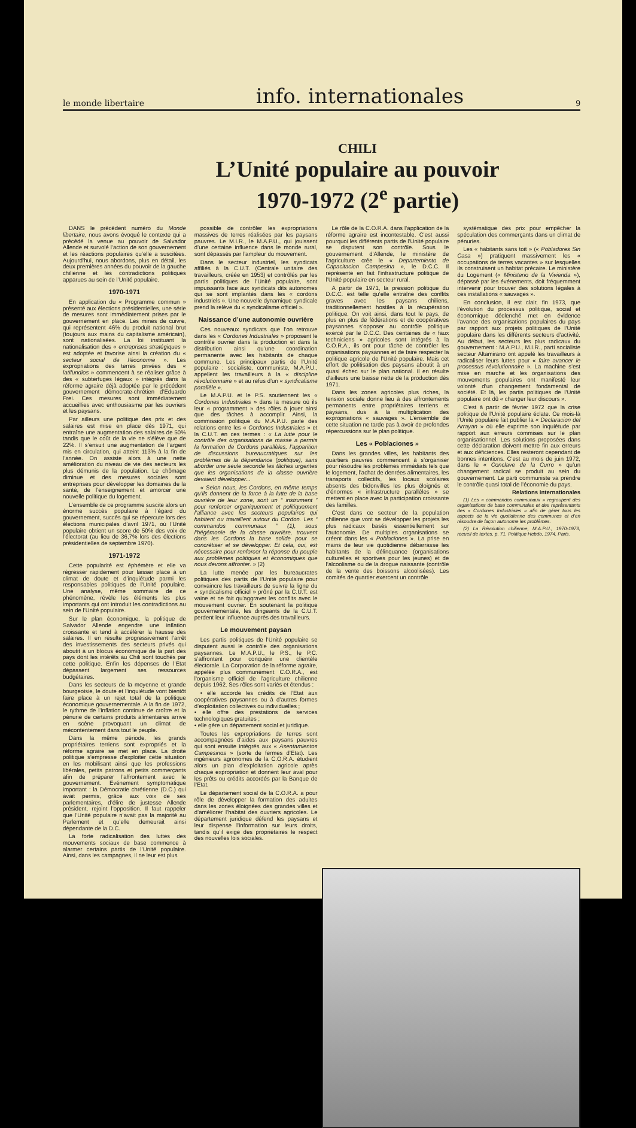le monde libertaire info. internationales 9
CHILI
L’Unité populaire au pouvoir
1970-1972 (2<sup>e</sup> partie)
DANS le précédent numéro du Monde libertaire, nous avons évoqué le contexte qui a précédé la venue au pouvoir de Salvador Allende et survolé l’action de son gouvernement et les réactions populaires qu’elle a suscitées. Aujourd’hui, nous abordons, plus en détail, les deux premières années du pouvoir de la gauche chilienne et les contradictions politiques apparues au sein de l’Unité populaire.
1970-1971
En application du « Programme commun » présenté aux élections présidentielles, une série de mesures sont immédiatement prises par le gouvernement en place. Les mines de cuivre, qui représentent 46% du produit national brut (toujours aux mains du capitalisme américain), sont nationalisées. La loi instituant la nationalisation des « entreprises stratégiques » est adoptée et favorise ainsi la création du « secteur social de l’économie ». Les expropriations des terres privées des « latifundios » commencent à se réaliser grâce à des « subterfuges légaux » intégrés dans la réforme agraire déjà adoptée par le précédent gouvernement démocrate-chrétien d’Eduardo Frei. Ces mesures sont immédiatement accueillies avec enthousiasme par les ouvriers et les paysans.
Par ailleurs une politique des prix et des salaires est mise en place dès 1971, qui entraîne une augmentation des salaires de 50% tandis que le coût de la vie ne s’élève que de 22%. Il s’ensuit une augmentation de l’argent mis en circulation, qui atteint 113% à la fin de l’année. On assiste alors à une nette amélioration du niveau de vie des secteurs les plus démunis de la population. Le chômage diminue et des mesures sociales sont entreprises pour développer les domaines de la santé, de l’enseignement et amorcer une nouvelle politique du logement.
L’ensemble de ce programme suscite alors un énorme succès populaire à l’égard du gouvernement, succès qui se répercute lors des élections municipales d’avril 1971, où l’Unité populaire obtient un score de 50% des voix de l’électorat (au lieu de 36,7% lors des élections présidentielles de septembre 1970).
1971-1972
Cette popularité est éphémère et elle va régresser rapidement pour laisser place à un climat de doute et d’inquiétude parmi les responsables politiques de l’Unité populaire. Une analyse, même sommaire de ce phénomène, révèle les éléments les plus importants qui ont introduit les contradictions au sein de l’Unité populaire.
Sur le plan économique, la politique de Salvador Allende engendre une inflation croissante et tend à accélérer la hausse des salaires. Il en résulte progressivement l’arrêt des investissements des secteurs privés qui aboutit à un blocus économique de la part des pays dont les intérêts au Chili sont touchés par cette politique. Enfin les dépenses de l’Etat dépassent largement ses ressources budgétaires.
Dans les secteurs de la moyenne et grande bourgeoisie, le doute et l’inquiétude vont bientôt faire place à un rejet total de la politique économique gouvernementale. A la fin de 1972, le rythme de l’inflation continue de croître et la pénurie de certains produits alimentaires arrive en scène provoquant un climat de mécontentement dans tout le peuple.
Dans la même période, les grands propriétaires terriens sont expropriés et la réforme agraire se met en place. La droite politique s’empresse d’exploiter cette situation en les mobilisant ainsi que les professions libérales, petits patrons et petits commerçants afin de préparer l’affrontement avec le gouvernement. Evénement symptomatique important : la Démocratie chrétienne (D.C.) qui avait permis, grâce aux voix de ses parlementaires, d’élire de justesse Allende président, rejoint l’opposition. Il faut rappeler que l’Unité populaire n’avait pas la majorité au Parlement et qu’elle demeurait ainsi dépendante de la D.C.
La forte radicalisation des luttes des mouvements sociaux de base commence à alarmer certains partis de l’Unité populaire. Ainsi, dans les campagnes, il ne leur est plus
possible de contrôler les expropriations massives de terres réalisées par les paysans pauvres. Le M.I.R., le M.A.P.U., qui jouissent d’une certaine influence dans le monde rural, sont dépassés par l’ampleur du mouvement.
Dans le secteur industriel, les syndicats affiliés à la C.U.T. (Centrale unitaire des travailleurs, créée en 1953) et contrôlés par les partis politiques de l’Unité populaire, sont impuissants face aux syndicats dits autonomes qui se sont implantés dans les « cordons industriels ». Une nouvelle dynamique syndicale prend la relève du « syndicalisme officiel ».
Naissance d’une autonomie ouvrière
Ces nouveaux syndicats que l’on retrouve dans les « Cordones Industriales » proposent le contrôle ouvrier dans la production et dans la distribution ainsi qu’une coordination permanente avec les habitants de chaque commune. Les principaux partis de l’Unité populaire : socialiste, communiste, M.A.P.U., appellent les travailleurs à la « discipline révolutionnaire » et au refus d’un « syndicalisme parallèle ».
Le M.A.P.U. et le P.S. soutiennent les « Cordones Industriales » dans la mesure où ils leur « programment » des rôles à jouer ainsi que des tâches à accomplir. Ainsi, la commission politique du M.A.P.U. parle des relations entre les « Cordones Industriales » et la C.U.T. en ces termes : « La lutte pour le contrôle des organisations de masse a permis la formation de Cordons parallèles, l’apparition de discussions bureaucratiques sur les problèmes de la dépendance (politique), sans aborder une seule seconde les tâches urgentes que les organisations de la classe ouvrière devaient développer...
« Selon nous, les Cordons, en même temps qu’ils donnent de la force à la lutte de la base ouvrière de leur zone, sont un “ instrument ” pour renforcer organiquement et politiquement l’alliance avec les secteurs populaires qui habitent ou travaillent autour du Cordon. Les “ commandos communaux ” (1), sous l’hégémonie de la classe ouvrière, trouvent dans les Cordons la base solide pour se concrétiser et se développer. Et cela, oui, est nécessaire pour renforcer la réponse du peuple aux problèmes politiques et économiques que nous devons affronter. » (2)
La lutte menée par les bureaucrates politiques des partis de l’Unité populaire pour convaincre les travailleurs de suivre la ligne du « syndicalisme officiel » prôné par la C.U.T. est vaine et ne fait qu’aggraver les conflits avec le mouvement ouvrier. En soutenant la politique gouvernementale, les dirigeants de la C.U.T. perdent leur influence auprès des travailleurs.
Le mouvement paysan
Les partis politiques de l’Unité populaire se disputent aussi le contrôle des organisations paysannes. Le M.A.P.U., le P.S., le P.C. s’affrontent pour conquérir une clientèle électorale. La Corporation de la réforme agraire, appelée plus communément C.O.R.A., est l’organisme officiel de l’agriculture chilienne depuis 1962. Ses rôles sont variés et étendus :
• elle accorde les crédits de l’Etat aux coopératives paysannes ou à d’autres formes d’exploitation collectives ou individuelles ;
• elle offre des prestations de services technologiques gratuites ;
• elle gère un département social et juridique.
Toutes les expropriations de terres sont accompagnées d’aides aux paysans pauvres qui sont ensuite intégrés aux « Asentamientos Campesinos » (sorte de fermes d’Etat). Les ingénieurs agronomes de la C.O.R.A. étudient alors un plan d’exploitation agricole après chaque expropriation et donnent leur aval pour les prêts ou crédits accordés par la Banque de l’Etat.
Le département social de la C.O.R.A. a pour rôle de développer la formation des adultes dans les zones éloignées des grandes villes et d’améliorer l’habitat des ouvriers agricoles. Le département juridique défend les paysans et leur dispense l’information sur leurs droits, tandis qu’il exige des propriétaires le respect des nouvelles lois sociales.
Le rôle de la C.O.R.A. dans l’application de la réforme agraire est incontestable. C’est aussi pourquoi les différents partis de l’Unité populaire se disputent son contrôle. Sous le gouvernement d’Allende, le ministère de l’agriculture crée le « Departemiento de Capacitacion Campesina », le D.C.C. Il représente en fait l’infrastructure politique de l’Unité populaire en secteur rural.
A partir de 1971, la pression politique du D.C.C. est telle qu’elle entraîne des conflits graves avec les paysans chiliens, traditionnellement hostiles à la récupération politique. On voit ainsi, dans tout le pays, de plus en plus de fédérations et de coopératives paysannes s’opposer au contrôle politique exercé par le D.C.C. Des centaines de « faux techniciens » agricoles sont intégrés à la C.O.R.A., ils ont pour tâche de contrôler les organisations paysannes et de faire respecter la politique agricole de l’Unité populaire. Mais cet effort de politisation des paysans aboutit à un quasi échec sur le plan national. Il en résulte d’ailleurs une baisse nette de la production dès 1971.
Dans les zones agricoles plus riches, la tension sociale donne lieu à des affrontements permanents entre propriétaires terriens et paysans, dus à la multiplication des expropriations « sauvages ». L’ensemble de cette situation ne tarde pas à avoir de profondes répercussions sur le plan politique.
Les « Poblaciones »
Dans les grandes villes, les habitants des quartiers pauvres commencent à s’organiser pour résoudre les problèmes immédiats tels que le logement, l’achat de denrées alimentaires, les transports collectifs, les locaux scolaires absents des bidonvilles les plus éloignés et d’énormes « infrastructure parallèles » se mettent en place avec la participation croissante des familles.
C’est dans ce secteur de la population chilienne que vont se développer les projets les plus radicaux basés essentiellement sur l’autonomie. De multiples organisations se créent dans les « Poblaciones ». La prise en mains de leur vie quotidienne débarrasse les habitants de la délinquance (organisations culturelles et sportives pour les jeunes) et de l’alcoolisme ou de la drogue naissante (contrôle de la vente des boissons alcoolisées). Les comités de quartier exercent un contrôle
systématique des prix pour empêcher la spéculation des commerçants dans un climat de pénuries.
Les « habitants sans toit » (« Pobladores Sin Casa ») pratiquent massivement les « occupations de terres vacantes » sur lesquelles ils construisent un habitat précaire. Le ministère du Logement (« Ministerio de la Vivienda »), dépassé par les événements, doit fréquemment intervenir pour trouver des solutions légales à ces installations « sauvages ».
En conclusion, il est clair, fin 1973, que l’évolution du processus politique, social et économique déclenché met en évidence l’avance des organisations populaires du pays par rapport aux projets politiques de l’Unité populaire dans les différents secteurs d’activité. Au début, les secteurs les plus radicaux du gouvernement : M.A.P.U., M.I.R., parti socialiste secteur Altamirano ont appelé les travailleurs à radicaliser leurs luttes pour « faire avancer le processus révolutionnaire ». La machine s’est mise en marche et les organisations des mouvements populaires ont manifesté leur volonté d’un changement fondamental de société. Et là, les partis politiques de l’Unité populaire ont dû « changer leur discours ».
C’est à partir de février 1972 que la crise politique de l’Unité populaire éclate. Ce mois-là l’Unité populaire fait publier la « Declaracion del Arrayan » où elle exprime son inquiétude par rapport aux erreurs commises sur le plan organisationnel. Les solutions proposées dans cette déclaration doivent mettre fin aux erreurs et aux déficiences. Elles resteront cependant de bonnes intentions. C’est au mois de juin 1972, dans le « Conclave de la Curro » qu’un changement radical se produit au sein du gouvernement. Le parti communiste va prendre le contrôle quasi total de l’économie du pays.
Relations internationales
(1) Les « commandos communaux » regroupent des organisations de base communales et des représentants des « Cordones Industriales » afin de gérer tous les aspects de la vie quotidienne des communes et d’en résoudre de façon autonome les problèmes.
(2) La Révolution chilienne, M.A.P.U., 1970-1973, recueil de textes, p. 71, Politique Hebdo, 1974, Paris.